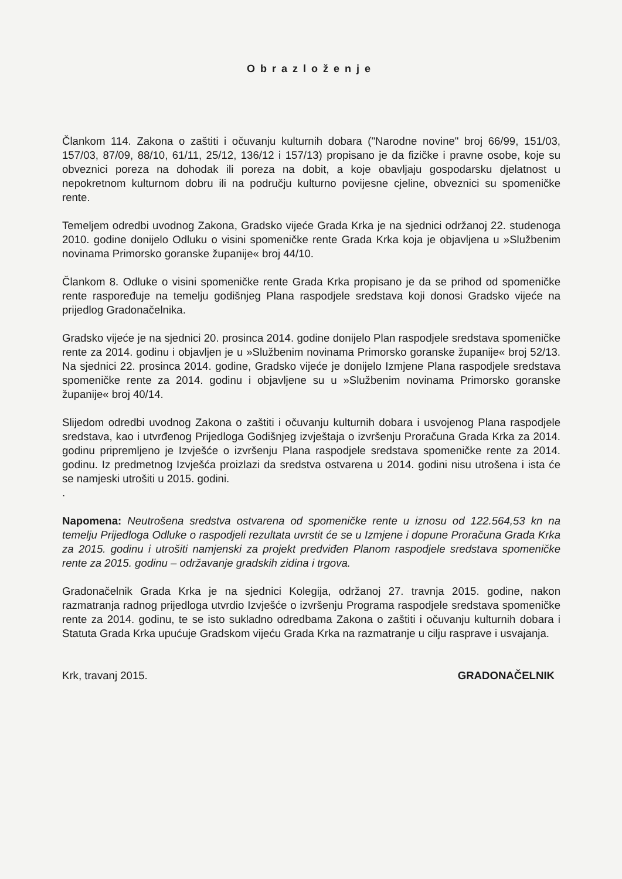Obrazloženje
Člankom 114. Zakona o zaštiti i očuvanju kulturnih dobara ("Narodne novine" broj 66/99, 151/03, 157/03, 87/09, 88/10, 61/11, 25/12, 136/12 i 157/13) propisano je da fizičke i pravne osobe, koje su obveznici poreza na dohodak ili poreza na dobit, a koje obavljaju gospodarsku djelatnost u nepokretnom kulturnom dobru ili na području kulturno povijesne cjeline, obveznici su spomeničke rente.
Temeljem odredbi uvodnog Zakona, Gradsko vijeće Grada Krka je na sjednici održanoj 22. studenoga 2010. godine donijelo Odluku o visini spomeničke rente Grada Krka koja je objavljena u »Službenim novinama Primorsko goranske županije« broj 44/10.
Člankom 8. Odluke o visini spomeničke rente Grada Krka propisano je da se prihod od spomeničke rente raspoređuje na temelju godišnjeg Plana raspodjele sredstava koji donosi Gradsko vijeće na prijedlog Gradonačelnika.
Gradsko vijeće je na sjednici 20. prosinca 2014. godine donijelo Plan raspodjele sredstava spomeničke rente za 2014. godinu i objavljen je u »Službenim novinama Primorsko goranske županije« broj 52/13. Na sjednici 22. prosinca 2014. godine, Gradsko vijeće je donijelo Izmjene Plana raspodjele sredstava spomeničke rente za 2014. godinu i objavljene su u »Službenim novinama Primorsko goranske županije« broj 40/14.
Slijedom odredbi uvodnog Zakona o zaštiti i očuvanju kulturnih dobara i usvojenog Plana raspodjele sredstava, kao i utvrđenog Prijedloga Godišnjeg izvještaja o izvršenju Proračuna Grada Krka za 2014. godinu pripremljeno je Izvješće o izvršenju Plana raspodjele sredstava spomeničke rente za 2014. godinu. Iz predmetnog Izvješća proizlazi da sredstva ostvarena u 2014. godini nisu utrošena i ista će se namjeski utrošiti u 2015. godini.
.
Napomena: Neutrošena sredstva ostvarena od spomeničke rente u iznosu od 122.564,53 kn na temelju Prijedloga Odluke o raspodjeli rezultata uvrstit će se u Izmjene i dopune Proračuna Grada Krka za 2015. godinu i utrošiti namjenski za projekt predviđen Planom raspodjele sredstava spomeničke rente za 2015. godinu – održavanje gradskih zidina i trgova.
Gradonačelnik Grada Krka je na sjednici Kolegija, održanoj 27. travnja 2015. godine, nakon razmatranja radnog prijedloga utvrdio Izvješće o izvršenju Programa raspodjele sredstava spomeničke rente za 2014. godinu, te se isto sukladno odredbama Zakona o zaštiti i očuvanju kulturnih dobara i Statuta Grada Krka upućuje Gradskom vijeću Grada Krka na razmatranje u cilju rasprave i usvajanja.
Krk, travanj 2015. GRADONAČELNIK